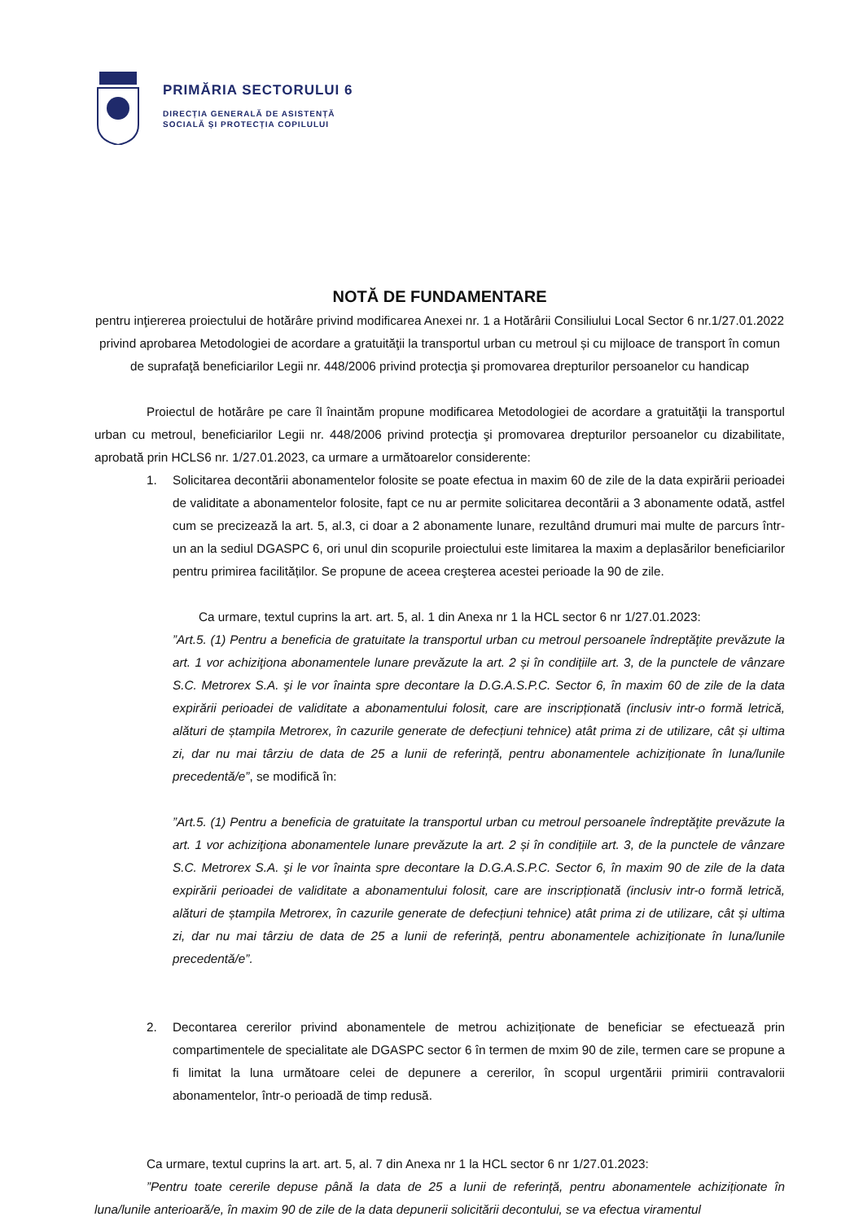PRIMĂRIA SECTORULUI 6
DIRECȚIA GENERALĂ DE ASISTENȚĂ
SOCIALĂ ȘI PROTECȚIA COPILULUI
NOTĂ DE FUNDAMENTARE
pentru inţiererea proiectului de hotărâre privind modificarea Anexei nr. 1 a Hotărârii Consiliului Local Sector 6 nr.1/27.01.2022 privind aprobarea Metodologiei de acordare a gratuităţii la transportul urban cu metroul și cu mijloace de transport în comun de suprafaţă beneficiarilor Legii nr. 448/2006 privind protecţia şi promovarea drepturilor persoanelor cu handicap
Proiectul de hotărâre pe care îl înaintăm propune modificarea Metodologiei de acordare a gratuităţii la transportul urban cu metroul, beneficiarilor Legii nr. 448/2006 privind protecţia şi promovarea drepturilor persoanelor cu dizabilitate, aprobată prin HCLS6 nr. 1/27.01.2023, ca urmare a următoarelor considerente:
1. Solicitarea decontării abonamentelor folosite se poate efectua in maxim 60 de zile de la data expirării perioadei de validitate a abonamentelor folosite, fapt ce nu ar permite solicitarea decontării a 3 abonamente odată, astfel cum se precizează la art. 5, al.3, ci doar a 2 abonamente lunare, rezultând drumuri mai multe de parcurs într-un an la sediul DGASPC 6, ori unul din scopurile proiectului este limitarea la maxim a deplasărilor beneficiarilor pentru primirea facilităților. Se propune de aceea creşterea acestei perioade la 90 de zile.
Ca urmare, textul cuprins la art. art. 5, al. 1 din Anexa nr 1 la HCL sector 6 nr 1/27.01.2023:
”Art.5. (1) Pentru a beneficia de gratuitate la transportul urban cu metroul persoanele îndreptăţite prevăzute la art. 1 vor achiziţiona abonamentele lunare prevăzute la art. 2 și în condițiile art. 3, de la punctele de vânzare S.C. Metrorex S.A. şi le vor înainta spre decontare la D.G.A.S.P.C. Sector 6, în maxim 60 de zile de la data expirării perioadei de validitate a abonamentului folosit, care are inscripționată (inclusiv intr-o formă letrică, alături de ștampila Metrorex, în cazurile generate de defecțiuni tehnice) atât prima zi de utilizare, cât și ultima zi, dar nu mai târziu de data de 25 a lunii de referință, pentru abonamentele achiziționate în luna/lunile precedentă/e”, se modifică în:
”Art.5. (1) Pentru a beneficia de gratuitate la transportul urban cu metroul persoanele îndreptăţite prevăzute la art. 1 vor achiziţiona abonamentele lunare prevăzute la art. 2 și în condițiile art. 3, de la punctele de vânzare S.C. Metrorex S.A. şi le vor înainta spre decontare la D.G.A.S.P.C. Sector 6, în maxim 90 de zile de la data expirării perioadei de validitate a abonamentului folosit, care are inscripționată (inclusiv intr-o formă letrică, alături de ștampila Metrorex, în cazurile generate de defecțiuni tehnice) atât prima zi de utilizare, cât și ultima zi, dar nu mai târziu de data de 25 a lunii de referință, pentru abonamentele achiziționate în luna/lunile precedentă/e”.
2. Decontarea cererilor privind abonamentele de metrou achiziționate de beneficiar se efectuează prin compartimentele de specialitate ale DGASPC sector 6 în termen de mxim 90 de zile, termen care se propune a fi limitat la luna următoare celei de depunere a cererilor, în scopul urgentării primirii contravalorii abonamentelor, într-o perioadă de timp redusă.
Ca urmare, textul cuprins la art. art. 5, al. 7 din Anexa nr 1 la HCL sector 6 nr 1/27.01.2023:
”Pentru toate cererile depuse până la data de 25 a lunii de referință, pentru abonamentele achiziționate în luna/lunile anterioară/e, în maxim 90 de zile de la data depunerii solicitării decontului, se va efectua viramentul